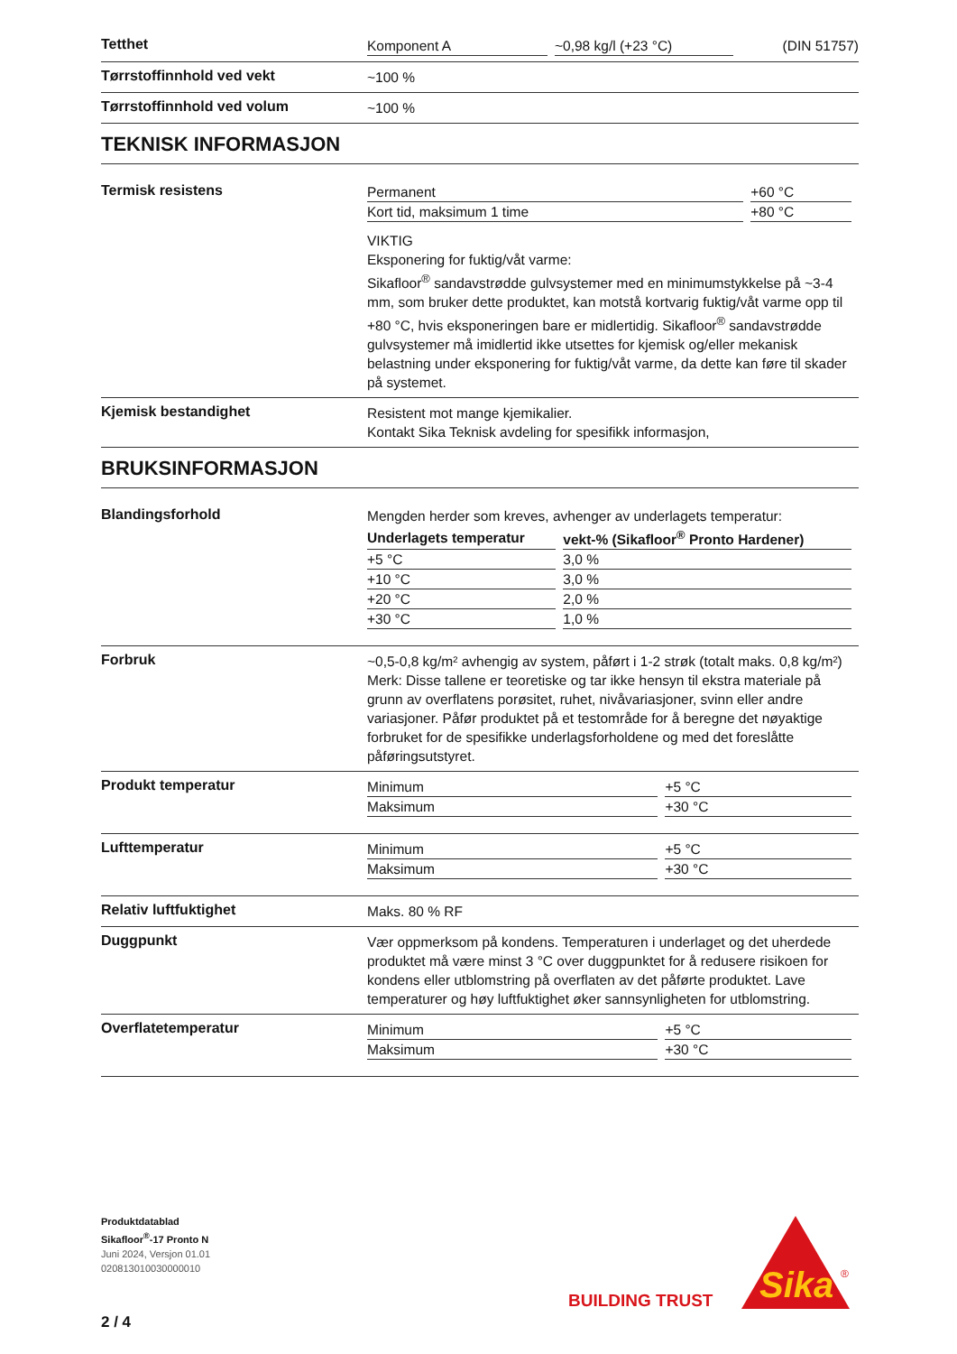Tetthet
Komponent A ~0,98 kg/l (+23 °C) (DIN 51757)
Tørrstoffinnhold ved vekt
~100 %
Tørrstoffinnhold ved volum
~100 %
TEKNISK INFORMASJON
Termisk resistens
| Permanent | +60 °C |
| Kort tid, maksimum 1 time | +80 °C |
VIKTIG
Eksponering for fuktig/våt varme:
Sikafloor<sup>®</sup> sandavstrødde gulvsystemer med en minimumstykkelse på ~3-4 mm, som bruker dette produktet, kan motstå kortvarig fuktig/våt varme opp til +80 °C, hvis eksponeringen bare er midlertidig. Sikafloor<sup>®</sup> sandavstrødde gulvsystemer må imidlertid ikke utsettes for kjemisk og/eller mekanisk belastning under eksponering for fuktig/våt varme, da dette kan føre til skader på systemet.
Kjemisk bestandighet
Resistent mot mange kjemikalier.
Kontakt Sika Teknisk avdeling for spesifikk informasjon,
BRUKSINFORMASJON
Blandingsforhold
Mengden herder som kreves, avhenger av underlagets temperatur:
| Underlagets temperatur | vekt-% (Sikafloor<sup>®</sup> Pronto Hardener) |
| --- | --- |
| +5 °C | 3,0 % |
| +10 °C | 3,0 % |
| +20 °C | 2,0 % |
| +30 °C | 1,0 % |
Forbruk
~0,5-0,8 kg/m² avhengig av system, påført i 1-2 strøk (totalt maks. 0,8 kg/m²)
Merk: Disse tallene er teoretiske og tar ikke hensyn til ekstra materiale på grunn av overflatens porøsitet, ruhet, nivåvariasjoner, svinn eller andre variasjoner. Påfør produktet på et testområde for å beregne det nøyaktige forbruket for de spesifikke underlagsforholdene og med det foreslåtte påføringsutstyret.
Produkt temperatur
| Minimum | +5 °C |
| Maksimum | +30 °C |
Lufttemperatur
| Minimum | +5 °C |
| Maksimum | +30 °C |
Relativ luftfuktighet
Maks. 80 % RF
Duggpunkt
Vær oppmerksom på kondens. Temperaturen i underlaget og det uherdede produktet må være minst 3 °C over duggpunktet for å redusere risikoen for kondens eller utblomstring på overflaten av det påførte produktet. Lave temperaturer og høy luftfuktighet øker sannsynligheten for utblomstring.
Overflatetemperatur
| Minimum | +5 °C |
| Maksimum | +30 °C |
Produktdatablad
Sikafloor<sup>®</sup>-17 Pronto N
Juni 2024, Versjon 01.01
020813010030000010
BUILDING TRUST
Sika
®
2 / 4